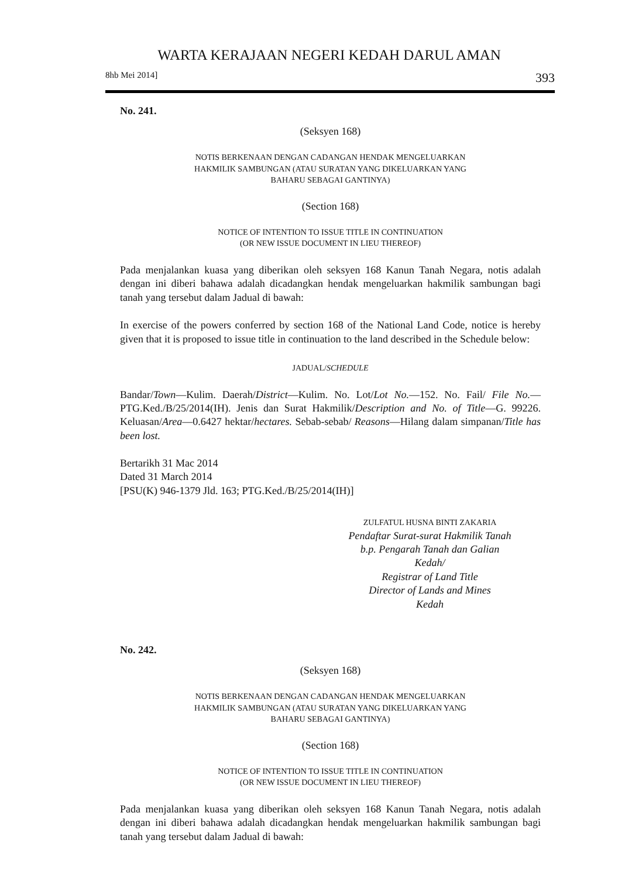WARTA KERAJAAN NEGERI KEDAH DARUL AMAN
8hb Mei 2014] 393
No. 241.
(Seksyen 168)
NOTIS BERKENAAN DENGAN CADANGAN HENDAK MENGELUARKAN
HAKMILIK SAMBUNGAN (ATAU SURATAN YANG DIKELUARKAN YANG
BAHARU SEBAGAI GANTINYA)
(Section 168)
NOTICE OF INTENTION TO ISSUE TITLE IN CONTINUATION
(OR NEW ISSUE DOCUMENT IN LIEU THEREOF)
Pada menjalankan kuasa yang diberikan oleh seksyen 168 Kanun Tanah Negara, notis adalah dengan ini diberi bahawa adalah dicadangkan hendak mengeluarkan hakmilik sambungan bagi tanah yang tersebut dalam Jadual di bawah:
In exercise of the powers conferred by section 168 of the National Land Code, notice is hereby given that it is proposed to issue title in continuation to the land described in the Schedule below:
JADUAL/SCHEDULE
Bandar/Town—Kulim. Daerah/District—Kulim. No. Lot/Lot No.—152. No. Fail/ File No.—PTG.Ked./B/25/2014(IH). Jenis dan Surat Hakmilik/Description and No. of Title—G. 99226. Keluasan/Area—0.6427 hektar/hectares. Sebab-sebab/ Reasons—Hilang dalam simpanan/Title has been lost.
Bertarikh 31 Mac 2014
Dated 31 March 2014
[PSU(K) 946-1379 Jld. 163; PTG.Ked./B/25/2014(IH)]
ZULFATUL HUSNA BINTI ZAKARIA
Pendaftar Surat-surat Hakmilik Tanah
b.p. Pengarah Tanah dan Galian
Kedah/
Registrar of Land Title
Director of Lands and Mines
Kedah
No. 242.
(Seksyen 168)
NOTIS BERKENAAN DENGAN CADANGAN HENDAK MENGELUARKAN
HAKMILIK SAMBUNGAN (ATAU SURATAN YANG DIKELUARKAN YANG
BAHARU SEBAGAI GANTINYA)
(Section 168)
NOTICE OF INTENTION TO ISSUE TITLE IN CONTINUATION
(OR NEW ISSUE DOCUMENT IN LIEU THEREOF)
Pada menjalankan kuasa yang diberikan oleh seksyen 168 Kanun Tanah Negara, notis adalah dengan ini diberi bahawa adalah dicadangkan hendak mengeluarkan hakmilik sambungan bagi tanah yang tersebut dalam Jadual di bawah: